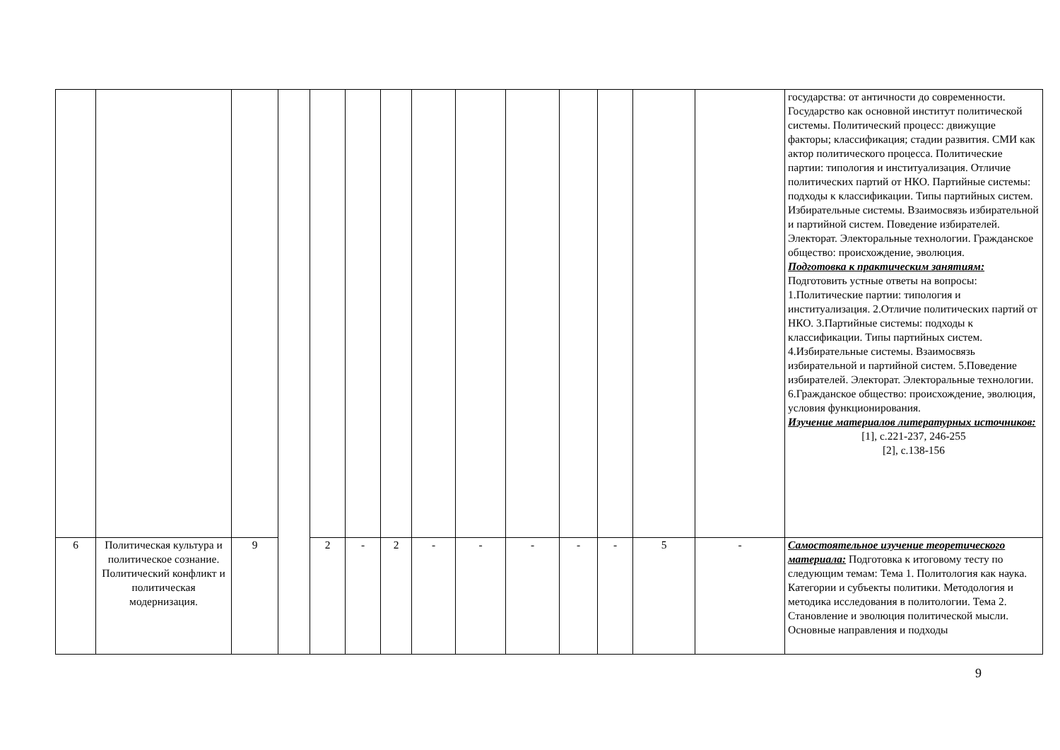| | | | | | | | | | | | | | | государства: от античности до современности. Государство как основной институт политической системы. Политический процесс: движущие факторы; классификация; стадии развития. СМИ как актор политического процесса. Политические партии: типология и институализация. Отличие политических партий от НКО. Партийные системы: подходы к классификации. Типы партийных систем. Избирательные системы. Взаимосвязь избирательной и партийной систем. Поведение избирателей. Электорат. Электоральные технологии. Гражданское общество: происхождение, эволюция. Подготовка к практическим занятиям: Подготовить устные ответы на вопросы: 1.Политические партии: типология и институализация. 2.Отличие политических партий от НКО. 3.Партийные системы: подходы к классификации. Типы партийных систем. 4.Избирательные системы. Взаимосвязь избирательной и партийной систем. 5.Поведение избирателей. Электорат. Электоральные технологии. 6.Гражданское общество: происхождение, эволюция, условия функционирования. Изучение материалов литературных источников: [1], с.221-237, 246-255 [2], с.138-156 |
| 6 | Политическая культура и политическое сознание. Политический конфликт и политическая модернизация. | 9 | | 2 | - | 2 | - | - | - | - | - | 5 | - | Самостоятельное изучение теоретического материала: Подготовка к итоговому тесту по следующим темам: Тема 1. Политология как наука. Категории и субъекты политики. Методология и методика исследования в политологии. Тема 2. Становление и эволюция политической мысли. Основные направления и подходы |
9